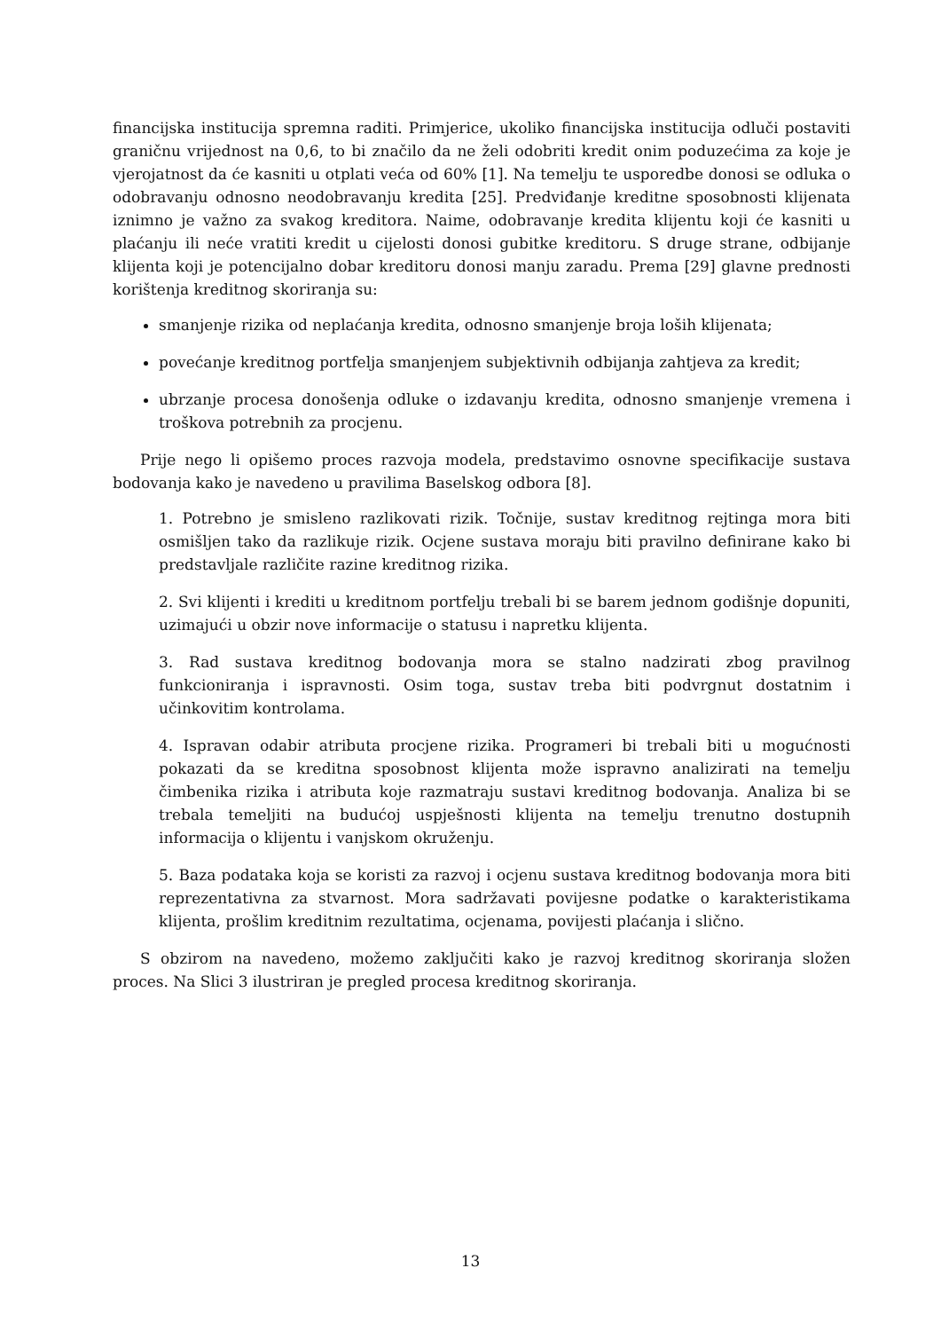financijska institucija spremna raditi. Primjerice, ukoliko financijska institucija odluči postaviti graničnu vrijednost na 0,6, to bi značilo da ne želi odobriti kredit onim poduzećima za koje je vjerojatnost da će kasniti u otplati veća od 60% [1]. Na temelju te usporedbe donosi se odluka o odobravanju odnosno neodobravanju kredita [25]. Predviđanje kreditne sposobnosti klijenata iznimno je važno za svakog kreditora. Naime, odobravanje kredita klijentu koji će kasniti u plaćanju ili neće vratiti kredit u cijelosti donosi gubitke kreditoru. S druge strane, odbijanje klijenta koji je potencijalno dobar kreditoru donosi manju zaradu. Prema [29] glavne prednosti korištenja kreditnog skoriranja su:
smanjenje rizika od neplaćanja kredita, odnosno smanjenje broja loših klijenata;
povećanje kreditnog portfelja smanjenjem subjektivnih odbijanja zahtjeva za kredit;
ubrzanje procesa donošenja odluke o izdavanju kredita, odnosno smanjenje vremena i troškova potrebnih za procjenu.
Prije nego li opišemo proces razvoja modela, predstavimo osnovne specifikacije sustava bodovanja kako je navedeno u pravilima Baselskog odbora [8].
1. Potrebno je smisleno razlikovati rizik. Točnije, sustav kreditnog rejtinga mora biti osmišljen tako da razlikuje rizik. Ocjene sustava moraju biti pravilno definirane kako bi predstavljale različite razine kreditnog rizika.
2. Svi klijenti i krediti u kreditnom portfelju trebali bi se barem jednom godišnje dopuniti, uzimajući u obzir nove informacije o statusu i napretku klijenta.
3. Rad sustava kreditnog bodovanja mora se stalno nadzirati zbog pravilnog funkcioniranja i ispravnosti. Osim toga, sustav treba biti podvrgnut dostatnim i učinkovitim kontrolama.
4. Ispravan odabir atributa procjene rizika. Programeri bi trebali biti u mogućnosti pokazati da se kreditna sposobnost klijenta može ispravno analizirati na temelju čimbenika rizika i atributa koje razmatraju sustavi kreditnog bodovanja. Analiza bi se trebala temeljiti na budućoj uspješnosti klijenta na temelju trenutno dostupnih informacija o klijentu i vanjskom okruženju.
5. Baza podataka koja se koristi za razvoj i ocjenu sustava kreditnog bodovanja mora biti reprezentativna za stvarnost. Mora sadržavati povijesne podatke o karakteristikama klijenta, prošlim kreditnim rezultatima, ocjenama, povijesti plaćanja i slično.
S obzirom na navedeno, možemo zaključiti kako je razvoj kreditnog skoriranja složen proces. Na Slici 3 ilustriran je pregled procesa kreditnog skoriranja.
13